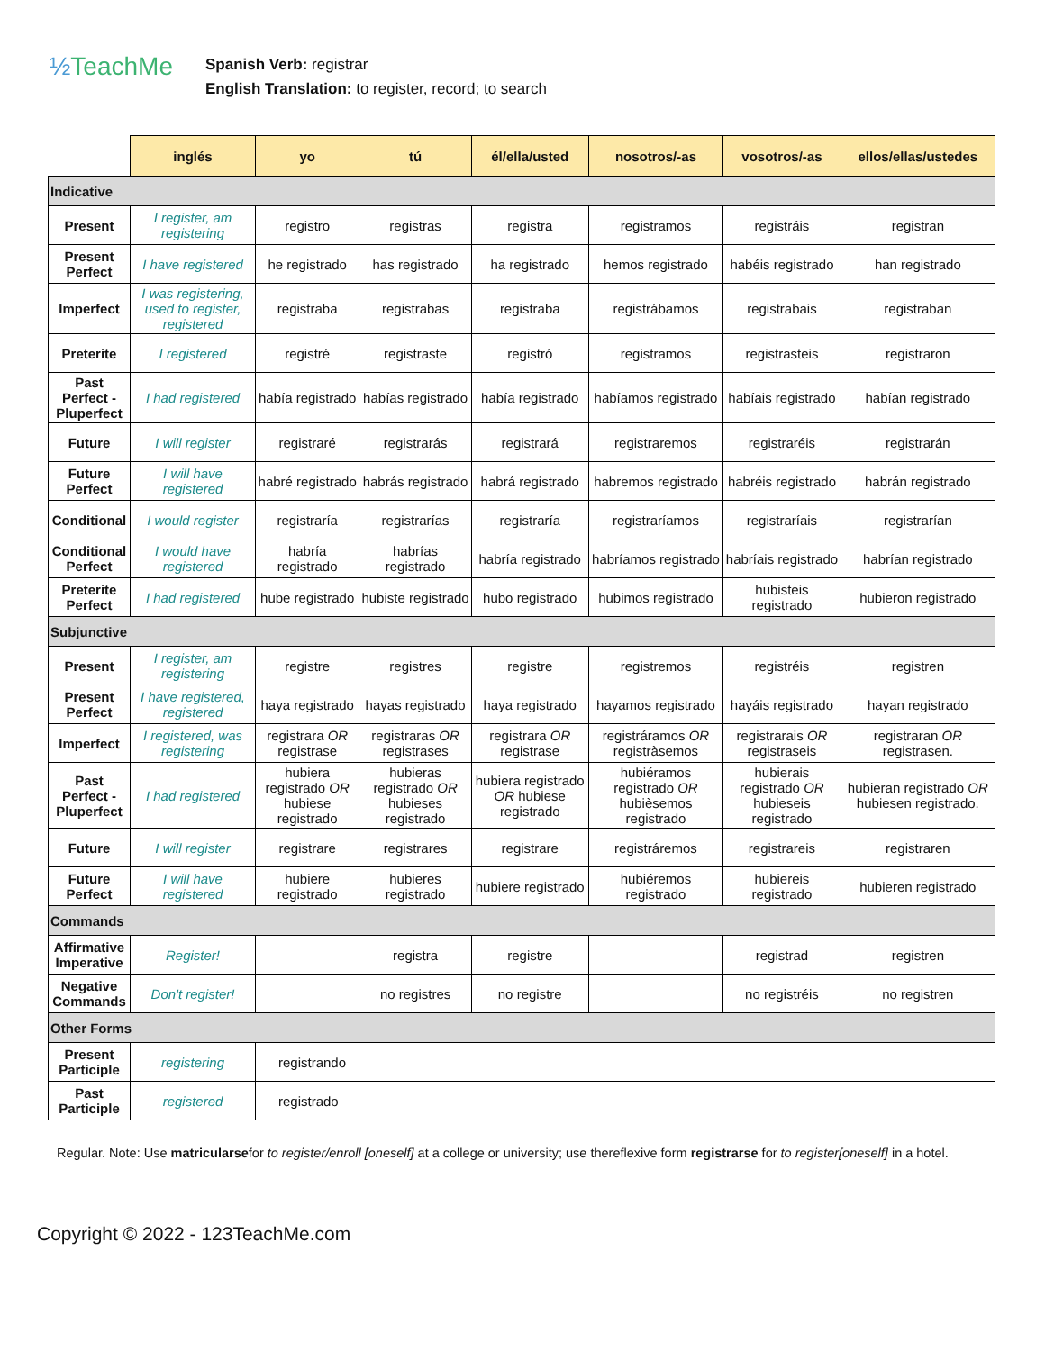½TeachMe
Spanish Verb: registrar
English Translation: to register, record; to search
| | inglés | yo | tú | él/ella/usted | nosotros/-as | vosotros/-as | ellos/ellas/ustedes |
| --- | --- | --- | --- | --- | --- | --- | --- |
| Indicative | | | | | | | |
| Present | I register, am registering | registro | registras | registra | registramos | registráis | registran |
| Present Perfect | I have registered | he registrado | has registrado | ha registrado | hemos registrado | habéis registrado | han registrado |
| Imperfect | I was registering, used to register, registered | registraba | registrabas | registraba | registrábamos | registrabais | registraban |
| Preterite | I registered | registré | registraste | registró | registramos | registrasteis | registraron |
| Past Perfect - Pluperfect | I had registered | había registrado | habías registrado | había registrado | habíamos registrado | habíais registrado | habían registrado |
| Future | I will register | registraré | registrarás | registrará | registraremos | registraréis | registrarán |
| Future Perfect | I will have registered | habré registrado | habrás registrado | habrá registrado | habremos registrado | habréis registrado | habrán registrado |
| Conditional | I would register | registraría | registrarías | registraría | registraríamos | registraríais | registrarían |
| Conditional Perfect | I would have registered | habría registrado | habrías registrado | habría registrado | habríamos registrado | habríais registrado | habrían registrado |
| Preterite Perfect | I had registered | hube registrado | hubiste registrado | hubo registrado | hubimos registrado | hubisteis registrado | hubieron registrado |
| Subjunctive | | | | | | | |
| Present | I register, am registering | registre | registres | registre | registremos | registréis | registren |
| Present Perfect | I have registered, registered | haya registrado | hayas registrado | haya registrado | hayamos registrado | hayáis registrado | hayan registrado |
| Imperfect | I registered, was registering | registrara OR registrase | registraras OR registrases | registrara OR registrase | registráramos OR registràsemos | registrarais OR registraseis | registraran OR registrasen. |
| Past Perfect - Pluperfect | I had registered | hubiera registrado OR hubiese registrado | hubieras registrado OR hubieses registrado | hubiera registrado OR hubiese registrado | hubiéramos registrado OR hubièsemos registrado | hubierais registrado OR hubieseis registrado | hubieran registrado OR hubiesen registrado. |
| Future | I will register | registrare | registrares | registrare | registráremos | registrareis | registraren |
| Future Perfect | I will have registered | hubiere registrado | hubieres registrado | hubiere registrado | hubiéremos registrado | hubiereis registrado | hubieren registrado |
| Commands | | | | | | | |
| Affirmative Imperative | Register! | | registra | registre | | registrad | registren |
| Negative Commands | Don't register! | | no registres | no registre | | no registréis | no registren |
| Other Forms | | | | | | | |
| Present Participle | registering | registrando | | | | | |
| Past Participle | registered | registrado | | | | | |
Regular. Note: Use matricularsefor to register/enroll [oneself] at a college or university; use thereflexive form registrarse for to register[oneself] in a hotel.
Copyright © 2022 - 123TeachMe.com